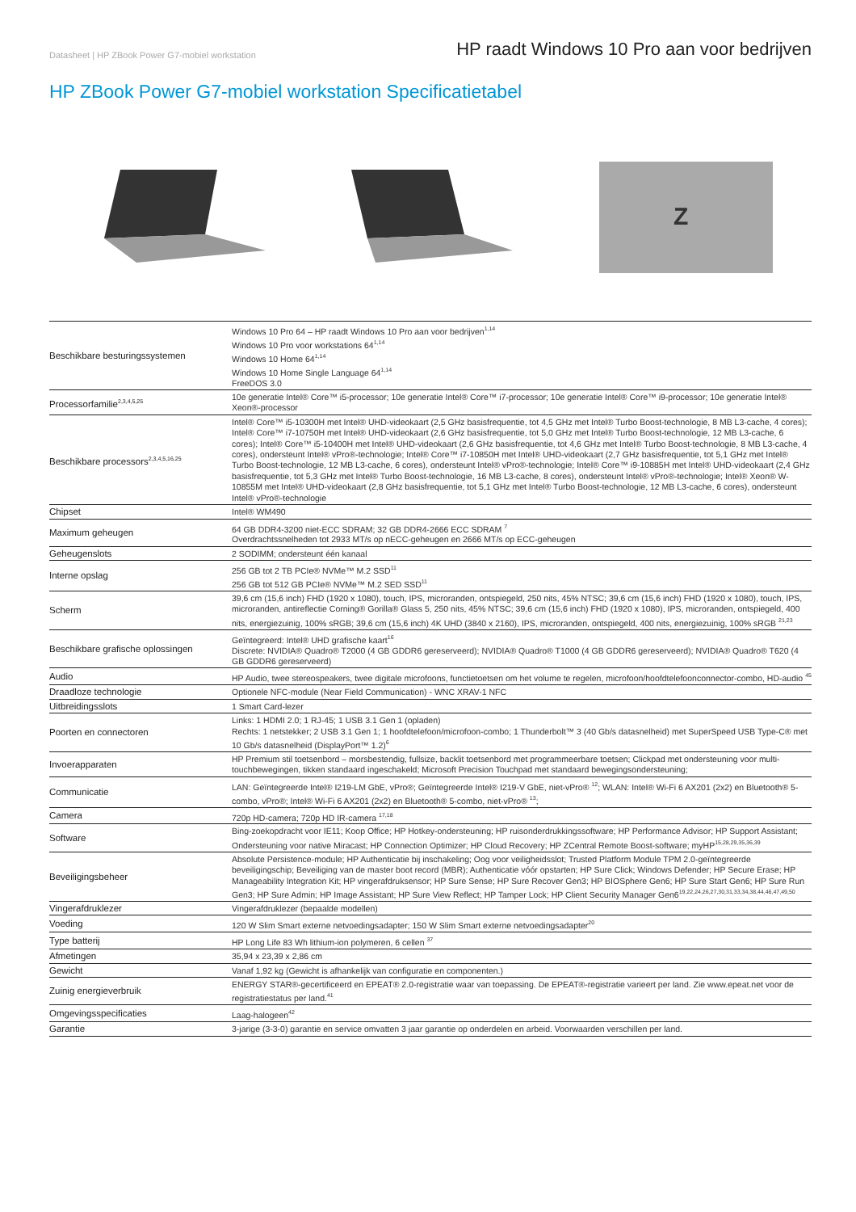Datasheet | HP ZBook Power G7-mobiel workstation HP raadt Windows 10 Pro aan voor bedrijven
HP ZBook Power G7-mobiel workstation Specificatietabel
Z
| Beschikbare besturingssystemen | Windows 10 Pro 64 – HP raadt Windows 10 Pro aan voor bedrijven<sup>1,14</sup> Windows 10 Pro voor workstations 64<sup>1,14</sup> Windows 10 Home 64<sup>1,14</sup> Windows 10 Home Single Language 64<sup>1,14</sup> FreeDOS 3.0 |
| Processorfamilie<sup>2,3,4,5,25</sup> | 10e generatie Intel® Core™ i5-processor; 10e generatie Intel® Core™ i7-processor; 10e generatie Intel® Core™ i9-processor; 10e generatie Intel® Xeon®-processor |
| Beschikbare processors<sup>2,3,4,5,16,25</sup> | Intel® Core™ i5-10300H met Intel® UHD-videokaart (2,5 GHz basisfrequentie, tot 4,5 GHz met Intel® Turbo Boost-technologie, 8 MB L3-cache, 4 cores); Intel® Core™ i7-10750H met Intel® UHD-videokaart (2,6 GHz basisfrequentie, tot 5,0 GHz met Intel® Turbo Boost-technologie, 12 MB L3-cache, 6 cores); Intel® Core™ i5-10400H met Intel® UHD-videokaart (2,6 GHz basisfrequentie, tot 4,6 GHz met Intel® Turbo Boost-technologie, 8 MB L3-cache, 4 cores), ondersteunt Intel® vPro®-technologie; Intel® Core™ i7-10850H met Intel® UHD-videokaart (2,7 GHz basisfrequentie, tot 5,1 GHz met Intel® Turbo Boost-technologie, 12 MB L3-cache, 6 cores), ondersteunt Intel® vPro®-technologie; Intel® Core™ i9-10885H met Intel® UHD-videokaart (2,4 GHz basisfrequentie, tot 5,3 GHz met Intel® Turbo Boost-technologie, 16 MB L3-cache, 8 cores), ondersteunt Intel® vPro®-technologie; Intel® Xeon® W-10855M met Intel® UHD-videokaart (2,8 GHz basisfrequentie, tot 5,1 GHz met Intel® Turbo Boost-technologie, 12 MB L3-cache, 6 cores), ondersteunt Intel® vPro®-technologie |
| Chipset | Intel® WM490 |
| Maximum geheugen | 64 GB DDR4-3200 niet-ECC SDRAM; 32 GB DDR4-2666 ECC SDRAM <sup>7</sup> Overdrachtssnelheden tot 2933 MT/s op nECC-geheugen en 2666 MT/s op ECC-geheugen |
| Geheugenslots | 2 SODIMM; ondersteunt één kanaal |
| Interne opslag | 256 GB tot 2 TB PCIe® NVMe™ M.2 SSD<sup>11</sup> 256 GB tot 512 GB PCIe® NVMe™ M.2 SED SSD<sup>11</sup> |
| Scherm | 39,6 cm (15,6 inch) FHD (1920 x 1080), touch, IPS, microranden, ontspiegeld, 250 nits, 45% NTSC; 39,6 cm (15,6 inch) FHD (1920 x 1080), touch, IPS, microranden, antireflectie Corning® Gorilla® Glass 5, 250 nits, 45% NTSC; 39,6 cm (15,6 inch) FHD (1920 x 1080), IPS, microranden, ontspiegeld, 400 nits, energiezuinig, 100% sRGB; 39,6 cm (15,6 inch) 4K UHD (3840 x 2160), IPS, microranden, ontspiegeld, 400 nits, energiezuinig, 100% sRGB <sup>21,23</sup> |
| Beschikbare grafische oplossingen | Geïntegreerd: Intel® UHD grafische kaart<sup>16</sup> Discrete: NVIDIA® Quadro® T2000 (4 GB GDDR6 gereserveerd); NVIDIA® Quadro® T1000 (4 GB GDDR6 gereserveerd); NVIDIA® Quadro® T620 (4 GB GDDR6 gereserveerd) |
| Audio | HP Audio, twee stereospeakers, twee digitale microfoons, functietoetsen om het volume te regelen, microfoon/hoofdtelefoonconnector-combo, HD-audio <sup>45</sup> |
| Draadloze technologie | Optionele NFC-module (Near Field Communication) - WNC XRAV-1 NFC |
| Uitbreidingsslots | 1 Smart Card-lezer |
| Poorten en connectoren | Links: 1 HDMI 2.0; 1 RJ-45; 1 USB 3.1 Gen 1 (opladen) Rechts: 1 netstekker; 2 USB 3.1 Gen 1; 1 hoofdtelefoon/microfoon-combo; 1 Thunderbolt™ 3 (40 Gb/s datasnelheid) met SuperSpeed USB Type-C® met 10 Gb/s datasnelheid (DisplayPort™ 1.2)<sup>6</sup> |
| Invoerapparaten | HP Premium stil toetsenbord – morsbestendig, fullsize, backlit toetsenbord met programmeerbare toetsen; Clickpad met ondersteuning voor multi-touchbewegingen, tikken standaard ingeschakeld; Microsoft Precision Touchpad met standaard bewegingsondersteuning; |
| Communicatie | LAN: Geïntegreerde Intel® I219-LM GbE, vPro®; Geïntegreerde Intel® I219-V GbE, niet-vPro® <sup>12</sup>; WLAN: Intel® Wi-Fi 6 AX201 (2x2) en Bluetooth® 5-combo, vPro®; Intel® Wi-Fi 6 AX201 (2x2) en Bluetooth® 5-combo, niet-vPro® <sup>13</sup>; |
| Camera | 720p HD-camera; 720p HD IR-camera <sup>17,18</sup> |
| Software | Bing-zoekopdracht voor IE11; Koop Office; HP Hotkey-ondersteuning; HP ruisonderdrukkingssoftware; HP Performance Advisor; HP Support Assistant; Ondersteuning voor native Miracast; HP Connection Optimizer; HP Cloud Recovery; HP ZCentral Remote Boost-software; myHP<sup>15,28,29,35,36,39</sup> |
| Beveiligingsbeheer | Absolute Persistence-module; HP Authenticatie bij inschakeling; Oog voor veiligheidsslot; Trusted Platform Module TPM 2.0-geïntegreerde beveiligingschip; Beveiliging van de master boot record (MBR); Authenticatie vóór opstarten; HP Sure Click; Windows Defender; HP Secure Erase; HP Manageability Integration Kit; HP vingerafdruksensor; HP Sure Sense; HP Sure Recover Gen3; HP BIOSphere Gen6; HP Sure Start Gen6; HP Sure Run Gen3; HP Sure Admin; HP Image Assistant; HP Sure View Reflect; HP Tamper Lock; HP Client Security Manager Gen6<sup>19,22,24,26,27,30,31,33,34,38,44,46,47,49,50</sup> |
| Vingerafdruklezer | Vingerafdruklezer (bepaalde modellen) |
| Voeding | 120 W Slim Smart externe netvoedingsadapter; 150 W Slim Smart externe netvoedingsadapter<sup>20</sup> |
| Type batterij | HP Long Life 83 Wh lithium-ion polymeren, 6 cellen <sup>37</sup> |
| Afmetingen | 35,94 x 23,39 x 2,86 cm |
| Gewicht | Vanaf 1,92 kg (Gewicht is afhankelijk van configuratie en componenten.) |
| Zuinig energieverbruik | ENERGY STAR®-gecertificeerd en EPEAT® 2.0-registratie waar van toepassing. De EPEAT®-registratie varieert per land. Zie www.epeat.net voor de registratiestatus per land.<sup>41</sup> |
| Omgevingsspecificaties | Laag-halogeen<sup>42</sup> |
| Garantie | 3-jarige (3-3-0) garantie en service omvatten 3 jaar garantie op onderdelen en arbeid. Voorwaarden verschillen per land. |